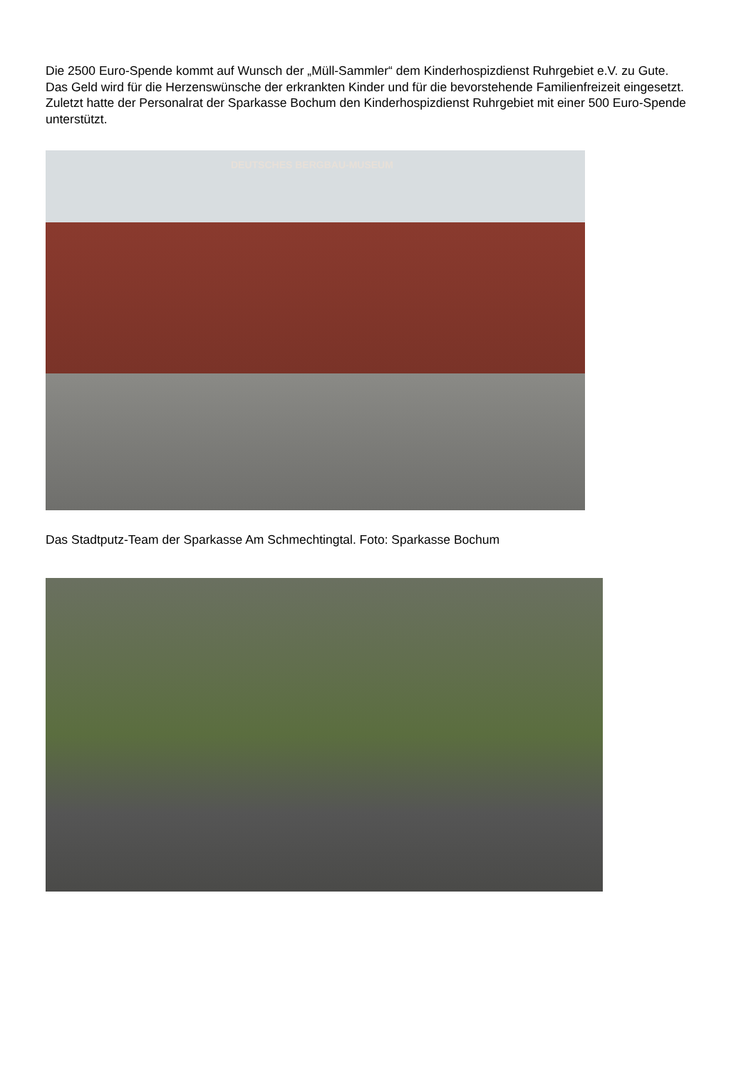Die 2500 Euro-Spende kommt auf Wunsch der „Müll-Sammler“ dem Kinderhospizdienst Ruhrgebiet e.V. zu Gute. Das Geld wird für die Herzenswünsche der erkrankten Kinder und für die bevorstehende Familienfreizeit eingesetzt. Zuletzt hatte der Personalrat der Sparkasse Bochum den Kinderhospizdienst Ruhrgebiet mit einer 500 Euro-Spende unterstützt.
DEUTSCHES BERGBAU-MUSEUM
Das Stadtputz-Team der Sparkasse Am Schmechtingtal. Foto: Sparkasse Bochum